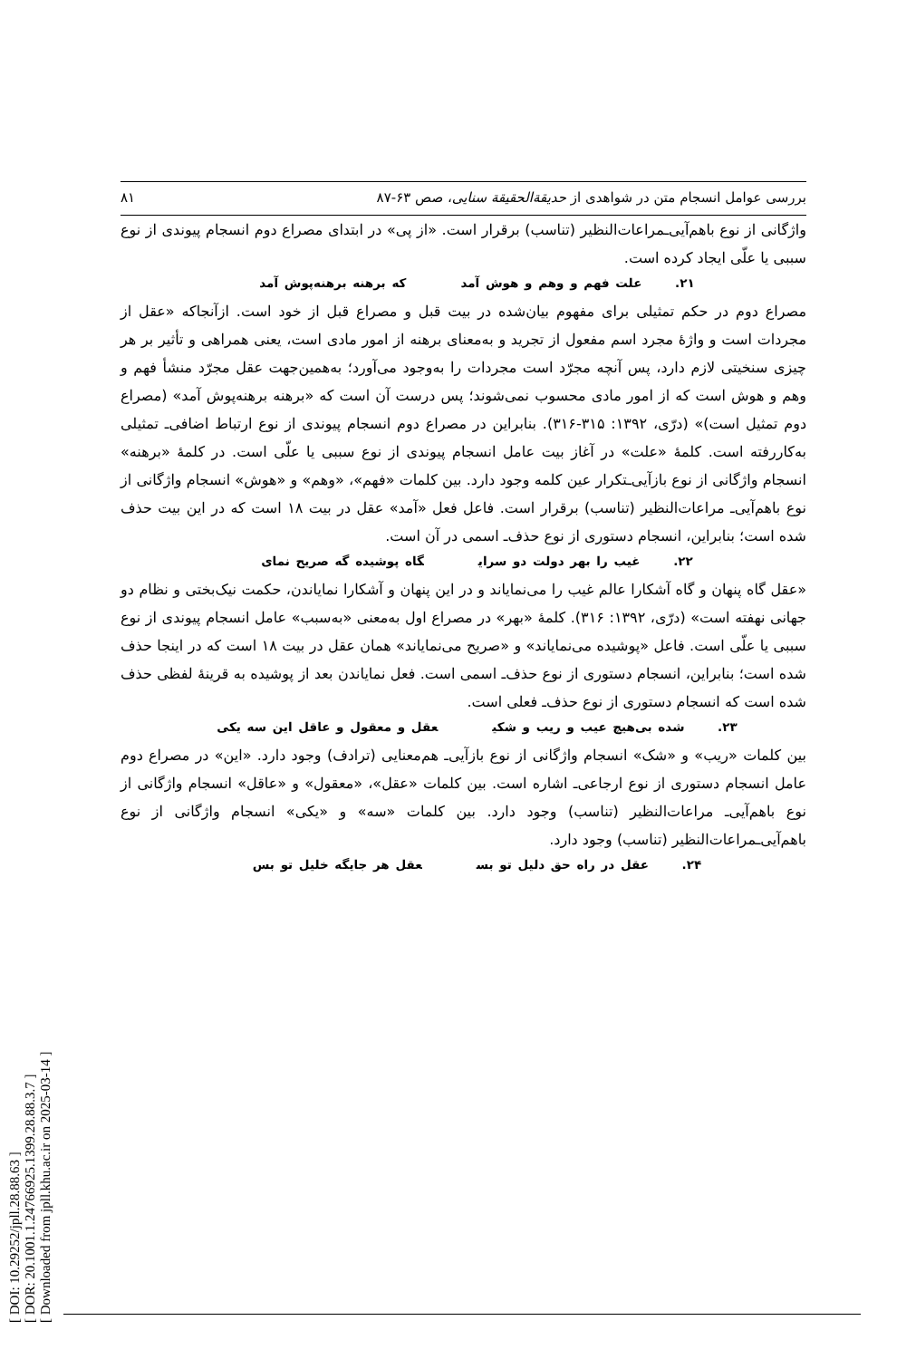[ DOI: 10.29252/jpll.28.88.63 ]
[ DOR: 20.1001.1.24766925.1399.28.88.3.7 ]
[ Downloaded from jpll.khu.ac.ir on 2025-03-14 ]
بررسی عوامل انسجام متن در شواهدی از حدیقة‌الحقیقة سنایی، صص ۶۳-۸۷ ۸۱
واژگانی از نوع باهم‌آیی‌ـمراعات‌النظیر (تناسب) برقرار است. «از پی» در ابتدای مصراع دوم انسجام پیوندی از نوع سببی یا علّی ایجاد کرده است.
۲۱. علت فهم و وهم و هوش آمد که برهنه برهنه‌پوش آمد
مصراع دوم در حکم تمثیلی برای مفهوم بیان‌شده در بیت قبل و مصراع قبل از خود است. ازآنجاکه «عقل از مجردات است و واژهٔ مجرد اسم مفعول از تجرید و به‌معنای برهنه از امور مادی است، یعنی همراهی و تأثیر بر هر چیزی سنخیتی لازم دارد، پس آنچه مجرّد است مجردات را به‌وجود می‌آورد؛ به‌همین‌جهت عقل مجرّد منشأ فهم و وهم و هوش است که از امور مادی محسوب نمی‌شوند؛ پس درست آن است که «برهنه برهنه‌پوش آمد» (مصراع دوم تمثیل است)» (درّی، ۱۳۹۲: ۳۱۵-۳۱۶). بنابراین در مصراع دوم انسجام پیوندی از نوع ارتباط اضافی‌ـ تمثیلی به‌کاررفته است. کلمهٔ «علت» در آغاز بیت عامل انسجام پیوندی از نوع سببی یا علّی است. در کلمهٔ «برهنه» انسجام واژگانی از نوع بازآیی‌ـتکرار عین کلمه وجود دارد. بین کلمات «فهم»، «وهم» و «هوش» انسجام واژگانی از نوع باهم‌آیی‌ـ مراعات‌النظیر (تناسب) برقرار است. فاعل فعل «آمد» عقل در بیت ۱۸ است که در این بیت حذف شده است؛ بنابراین، انسجام دستوری از نوع حذف‌ـ اسمی در آن است.
۲۲. غیب را بهر دولت دو سرای گاه پوشیده گه صریح نمای
«عقل گاه پنهان و گاه آشکارا عالم غیب را می‌نمایاند و در این پنهان و آشکارا نمایاندن، حکمت نیک‌بختی و نظام دو جهانی نهفته است» (درّی، ۱۳۹۲: ۳۱۶). کلمهٔ «بهر» در مصراع اول به‌معنی «به‌سبب» عامل انسجام پیوندی از نوع سببی یا علّی است. فاعل «پوشیده می‌نمایاند» و «صریح می‌نمایاند» همان عقل در بیت ۱۸ است که در اینجا حذف شده است؛ بنابراین، انسجام دستوری از نوع حذف‌ـ اسمی است. فعل نمایاندن بعد از پوشیده به قرینهٔ لفظی حذف شده است که انسجام دستوری از نوع حذف‌ـ فعلی است.
۲۳. شده بی‌هیچ عیب و ریب و شکی عقل و معقول و عاقل این سه یکی
بین کلمات «ریب» و «شک» انسجام واژگانی از نوع بازآیی‌ـ هم‌معنایی (ترادف) وجود دارد. «این» در مصراع دوم عامل انسجام دستوری از نوع ارجاعی‌ـ اشاره است. بین کلمات «عقل»، «معقول» و «عاقل» انسجام واژگانی از نوع باهم‌آیی‌ـ مراعات‌النظیر (تناسب) وجود دارد. بین کلمات «سه» و «یکی» انسجام واژگانی از نوع باهم‌آیی‌ـمراعات‌النظیر (تناسب) وجود دارد.
۲۴. عقل در راه حق دلیل تو بس عقل هر جایگه خلیل تو بس